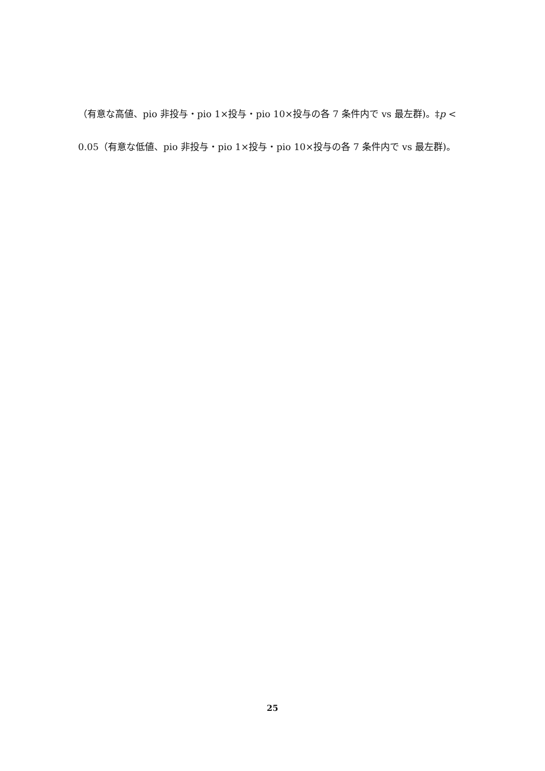（有意な高値、pio 非投与・pio 1×投与・pio 10×投与の各 7 条件内で vs 最左群)。‡p < 0.05（有意な低値、pio 非投与・pio 1×投与・pio 10×投与の各 7 条件内で vs 最左群)。
25